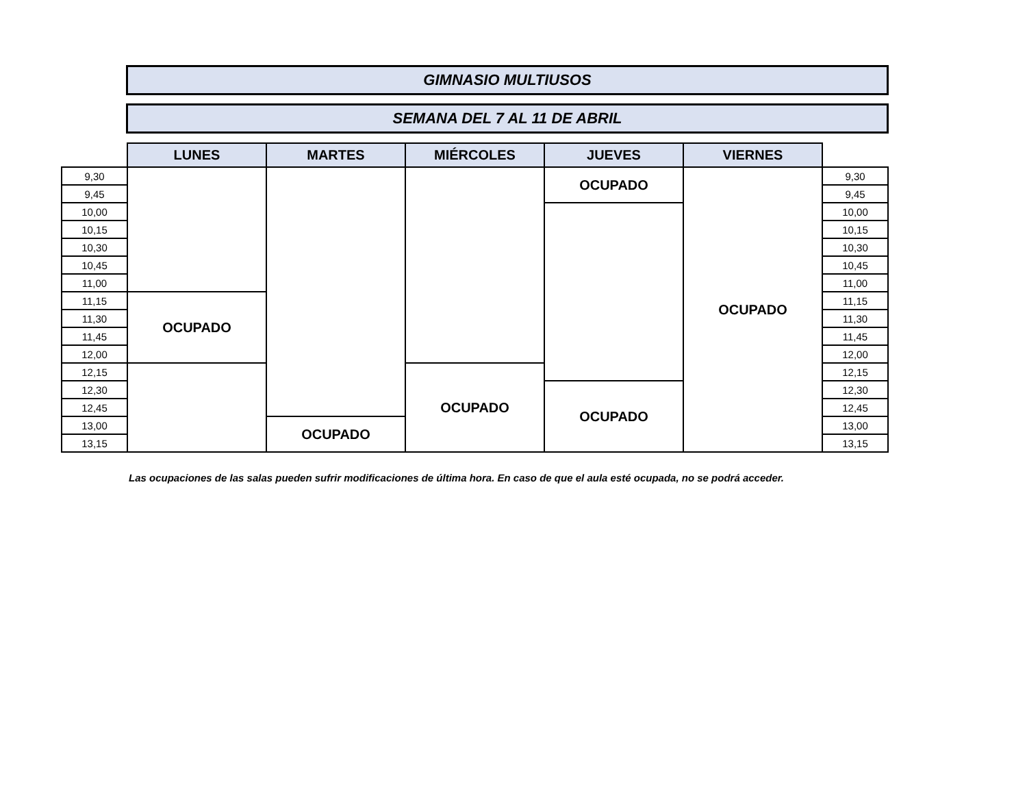GIMNASIO MULTIUSOS
SEMANA DEL 7 AL 11 DE ABRIL
| | LUNES | MARTES | MIÉRCOLES | JUEVES | VIERNES | |
| 9,30 | | | | OCUPADO | OCUPADO | 9,30 |
| 9,45 | | | | | | 9,45 |
| 10,00 | | | | | | 10,00 |
| 10,15 | | | | | | 10,15 |
| 10,30 | | | | | | 10,30 |
| 10,45 | | | | | | 10,45 |
| 11,00 | | | | | | 11,00 |
| 11,15 | OCUPADO | | | | | 11,15 |
| 11,30 | | | | | | 11,30 |
| 11,45 | | | | | | 11,45 |
| 12,00 | | | | | | 12,00 |
| 12,15 | | | OCUPADO | | | 12,15 |
| 12,30 | | | | OCUPADO | | 12,30 |
| 12,45 | | | | | | 12,45 |
| 13,00 | | OCUPADO | | | | 13,00 |
| 13,15 | | | | | | 13,15 |
Las ocupaciones de las salas pueden sufrir modificaciones de última hora. En caso de que el aula esté ocupada, no se podrá acceder.